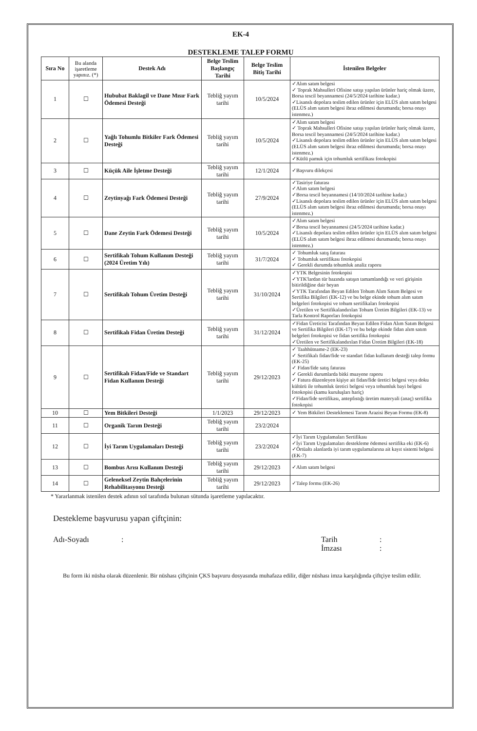EK-4
DESTEKLEME TALEP FORMU
| Sıra No | Bu alanda işaretleme yapınız. (*) | Destek Adı | Belge Teslim Başlangıç Tarihi | Belge Teslim Bitiş Tarihi | İstenilen Belgeler |
| --- | --- | --- | --- | --- | --- |
| 1 | ☐ | Hububat Baklagil ve Dane Mısır Fark Ödemesi Desteği | Tebliğ yayım tarihi | 10/5/2024 | ✓Alım satım belgesi ✓ Toprak Mahsulleri Ofisine satışı yapılan ürünler hariç olmak üzere, Borsa tescil beyannamesi (24/5/2024 tarihine kadar.) ✓Lisanslı depolara teslim edilen ürünler için ELÜS alım satım belgesi (ELÜS alım satım belgesi ibraz edilmesi durumunda; borsa onayı istenmez.) |
| 2 | ☐ | Yağlı Tohumlu Bitkiler Fark Ödemesi Desteği | Tebliğ yayım tarihi | 10/5/2024 | ✓Alım satım belgesi ✓ Toprak Mahsulleri Ofisine satışı yapılan ürünler hariç olmak üzere, Borsa tescil beyannamesi (24/5/2024 tarihine kadar.) ✓Lisanslı depolara teslim edilen ürünler için ELÜS alım satım belgesi (ELÜS alım satım belgesi ibraz edilmesi durumunda; borsa onayı istenmez.) ✓Kütlü pamuk için tohumluk sertifikası fotokopisi |
| 3 | ☐ | Küçük Aile İşletme Desteği | Tebliğ yayım tarihi | 12/1/2024 | ✓Başvuru dilekçesi |
| 4 | ☐ | Zeytinyağı Fark Ödemesi Desteği | Tebliğ yayım tarihi | 27/9/2024 | ✓Tasiriye faturası ✓Alım satım belgesi ✓Borsa tescil beyannamesi (14/10/2024 tarihine kadar.) ✓Lisanslı depolara teslim edilen ürünler için ELÜS alım satım belgesi (ELÜS alım satım belgesi ibraz edilmesi durumunda; borsa onayı istenmez.) |
| 5 | ☐ | Dane Zeytin Fark Ödemesi Desteği | Tebliğ yayım tarihi | 10/5/2024 | ✓Alım satım belgesi ✓Borsa tescil beyannamesi (24/5/2024 tarihine kadar.) ✓Lisanslı depolara teslim edilen ürünler için ELÜS alım satım belgesi (ELÜS alım satım belgesi ibraz edilmesi durumunda; borsa onayı istenmez.) |
| 6 | ☐ | Sertifikalı Tohum Kullanım Desteği (2024 Üretim Yılı) | Tebliğ yayım tarihi | 31/7/2024 | ✓ Tohumluk satış faturası ✓ Tohumluk sertifikası fotokopisi ✓ Gerekli durumda tohumluk analiz raporu |
| 7 | ☐ | Sertifikalı Tohum Üretim Desteği | Tebliğ yayım tarihi | 31/10/2024 | ✓YTK Belgesinin fotokopisi ✓YTK'lardan tür bazında satışın tamamlandığı ve veri girişinin bitirildiğine dair beyan ✓YTK Tarafından Beyan Edilen Tohum Alım Satım Belgesi ve Sertifika Bilgileri (EK-12) ve bu belge ekinde tohum alım satım belgeleri fotokopisi ve tohum sertifikaları fotokopisi ✓Üretilen ve Sertifikalandırılan Tohum Üretim Bilgileri (EK-13) ve Tarla Kontrol Raporları fotokopisi |
| 8 | ☐ | Sertifikalı Fidan Üretim Desteği | Tebliğ yayım tarihi | 31/12/2024 | ✓Fidan Üreticisi Tarafından Beyan Edilen Fidan Alım Satım Belgesi ve Sertifika Bilgileri (EK-17) ve bu belge ekinde fidan alım satım belgeleri fotokopisi ve fidan sertifika fotokopisi ✓Üretilen ve Sertifikalandırılan Fidan Üretim Bilgileri (EK-18) |
| 9 | ☐ | Sertifikalı Fidan/Fide ve Standart Fidan Kullanım Desteği | Tebliğ yayım tarihi | 29/12/2023 | ✓ Taahhütname-2 (EK-23) ✓ Sertifikalı fidan/fide ve standart fidan kullanım desteği talep formu (EK-25) ✓ Fidan/fide satış faturası ✓ Gerekli durumlarda bitki muayene raporu ✓ Fatura düzenleyen kişiye ait fidan/fide üretici belgesi veya doku kültürü ile tohumluk üretici belgesi veya tohumluk bayi belgesi fotokopisi (kamu kuruluşları hariç) ✓Fidan/fide sertifikası, antepfıstığı üretim materyali (anaç) sertifika fotokopisi |
| 10 | ☐ | Yem Bitkileri Desteği | 1/1/2023 | 29/12/2023 | ✓ Yem Bitkileri Desteklemesi Tarım Arazisi Beyan Formu (EK-8) |
| 11 | ☐ | Organik Tarım Desteği | Tebliğ yayım tarihi | 23/2/2024 | |
| 12 | ☐ | İyi Tarım Uygulamaları Desteği | Tebliğ yayım tarihi | 23/2/2024 | ✓İyi Tarım Uygulamaları Sertifikası ✓İyi Tarım Uygulamaları destekleme ödemesi sertifika eki (EK-6) ✓Örtüaltı alanlarda iyi tarım uygulamalarına ait kayıt sistemi belgesi (EK-7) |
| 13 | ☐ | Bombus Arısı Kullanım Desteği | Tebliğ yayım tarihi | 29/12/2023 | ✓Alım satım belgesi |
| 14 | ☐ | Geleneksel Zeytin Bahçelerinin Rehabilitasyonu Desteği | Tebliğ yayım tarihi | 29/12/2023 | ✓Talep formu (EK-26) |
* Yararlanmak istenilen destek adının sol tarafında bulunan sütunda işaretleme yapılacaktır.
Destekleme başvurusu yapan çiftçinin:
Adı-Soyadı : Tarih
İmzası
:
:
Bu form iki nüsha olarak düzenlenir. Bir nüshası çiftçinin ÇKS başvuru dosyasında muhafaza edilir, diğer nüshası imza karşılığında çiftçiye teslim edilir.